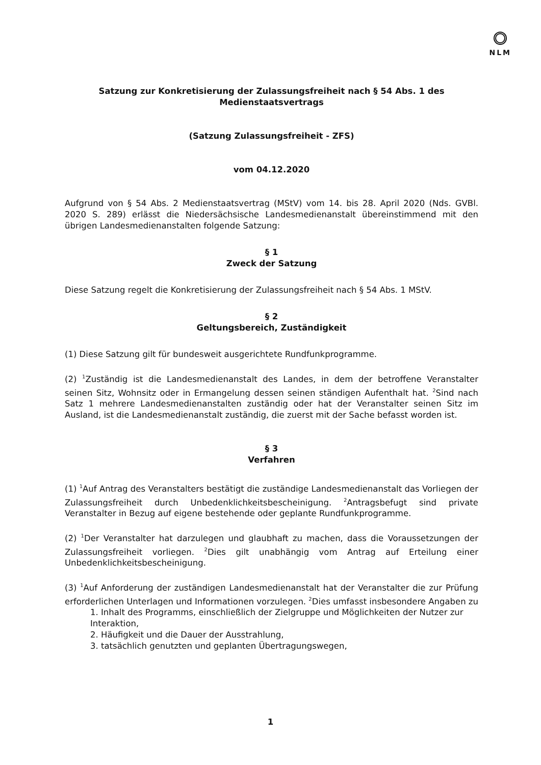NLM
Satzung zur Konkretisierung der Zulassungsfreiheit nach § 54 Abs. 1 des
Medienstaatsvertrags
(Satzung Zulassungsfreiheit - ZFS)
vom 04.12.2020
Aufgrund von § 54 Abs. 2 Medienstaatsvertrag (MStV) vom 14. bis 28. April 2020 (Nds. GVBl. 2020 S. 289) erlässt die Niedersächsische Landesmedienanstalt übereinstimmend mit den übrigen Landesmedienanstalten folgende Satzung:
§ 1
Zweck der Satzung
Diese Satzung regelt die Konkretisierung der Zulassungsfreiheit nach § 54 Abs. 1 MStV.
§ 2
Geltungsbereich, Zuständigkeit
(1) Diese Satzung gilt für bundesweit ausgerichtete Rundfunkprogramme.
(2) <sup>1</sup>Zuständig ist die Landesmedienanstalt des Landes, in dem der betroffene Veranstalter seinen Sitz, Wohnsitz oder in Ermangelung dessen seinen ständigen Aufenthalt hat. <sup>2</sup>Sind nach Satz 1 mehrere Landesmedienanstalten zuständig oder hat der Veranstalter seinen Sitz im Ausland, ist die Landesmedienanstalt zuständig, die zuerst mit der Sache befasst worden ist.
§ 3
Verfahren
(1) <sup>1</sup>Auf Antrag des Veranstalters bestätigt die zuständige Landesmedienanstalt das Vorliegen der Zulassungsfreiheit durch Unbedenklichkeitsbescheinigung. <sup>2</sup>Antragsbefugt sind private Veranstalter in Bezug auf eigene bestehende oder geplante Rundfunkprogramme.
(2) <sup>1</sup>Der Veranstalter hat darzulegen und glaubhaft zu machen, dass die Voraussetzungen der Zulassungsfreiheit vorliegen. <sup>2</sup>Dies gilt unabhängig vom Antrag auf Erteilung einer Unbedenklichkeitsbescheinigung.
(3) <sup>1</sup>Auf Anforderung der zuständigen Landesmedienanstalt hat der Veranstalter die zur Prüfung erforderlichen Unterlagen und Informationen vorzulegen. <sup>2</sup>Dies umfasst insbesondere Angaben zu
1. Inhalt des Programms, einschließlich der Zielgruppe und Möglichkeiten der Nutzer zur Interaktion,
2. Häufigkeit und die Dauer der Ausstrahlung,
3. tatsächlich genutzten und geplanten Übertragungswegen,
1